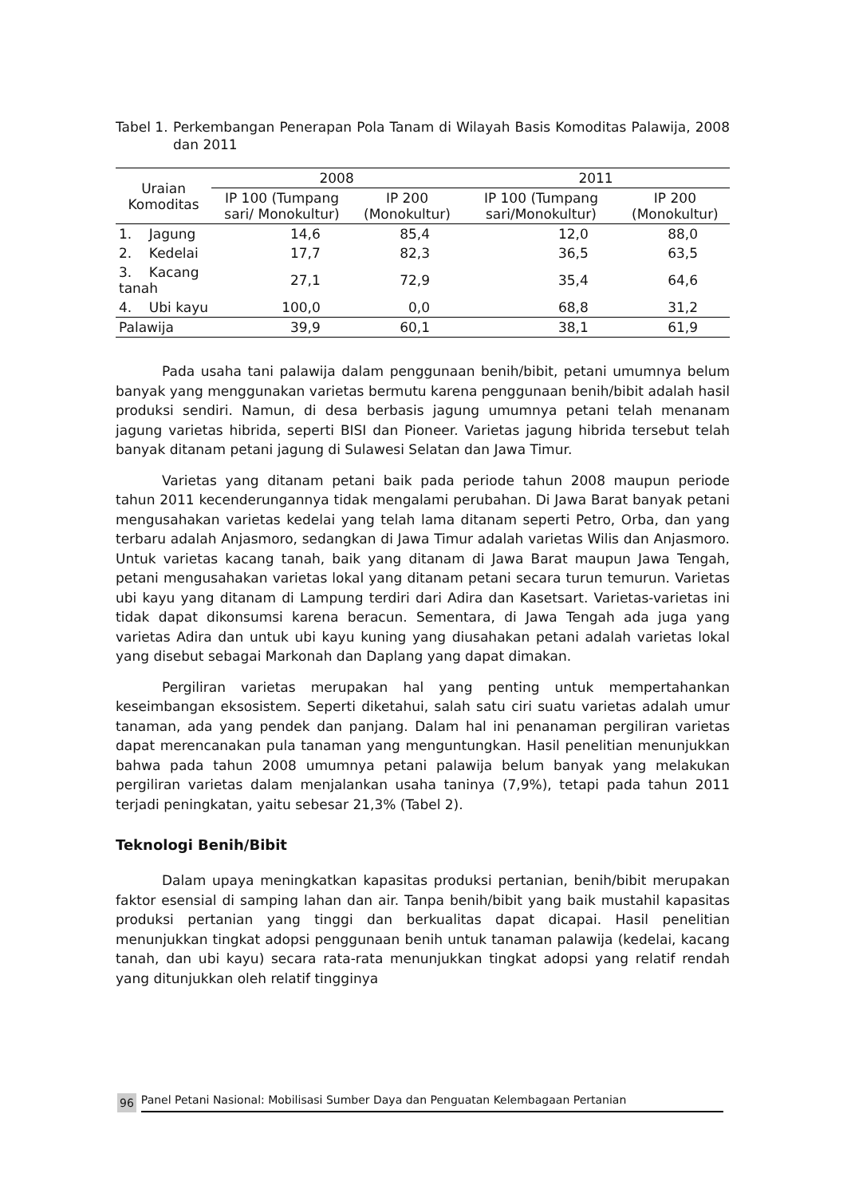Tabel 1. Perkembangan Penerapan Pola Tanam di Wilayah Basis Komoditas Palawija, 2008 dan 2011
| Uraian Komoditas | 2008 | | 2011 | |
| --- | --- | --- | --- | --- |
| | IP 100 (Tumpang sari/ Monokultur) | IP 200 (Monokultur) | IP 100 (Tumpang sari/Monokultur) | IP 200 (Monokultur) |
| 1. Jagung | 14,6 | 85,4 | 12,0 | 88,0 |
| 2. Kedelai | 17,7 | 82,3 | 36,5 | 63,5 |
| 3. Kacang tanah | 27,1 | 72,9 | 35,4 | 64,6 |
| 4. Ubi kayu | 100,0 | 0,0 | 68,8 | 31,2 |
| Palawija | 39,9 | 60,1 | 38,1 | 61,9 |
Pada usaha tani palawija dalam penggunaan benih/bibit, petani umumnya belum banyak yang menggunakan varietas bermutu karena penggunaan benih/bibit adalah hasil produksi sendiri. Namun, di desa berbasis jagung umumnya petani telah menanam jagung varietas hibrida, seperti BISI dan Pioneer. Varietas jagung hibrida tersebut telah banyak ditanam petani jagung di Sulawesi Selatan dan Jawa Timur.
Varietas yang ditanam petani baik pada periode tahun 2008 maupun periode tahun 2011 kecenderungannya tidak mengalami perubahan. Di Jawa Barat banyak petani mengusahakan varietas kedelai yang telah lama ditanam seperti Petro, Orba, dan yang terbaru adalah Anjasmoro, sedangkan di Jawa Timur adalah varietas Wilis dan Anjasmoro. Untuk varietas kacang tanah, baik yang ditanam di Jawa Barat maupun Jawa Tengah, petani mengusahakan varietas lokal yang ditanam petani secara turun temurun. Varietas ubi kayu yang ditanam di Lampung terdiri dari Adira dan Kasetsart. Varietas-varietas ini tidak dapat dikonsumsi karena beracun. Sementara, di Jawa Tengah ada juga yang varietas Adira dan untuk ubi kayu kuning yang diusahakan petani adalah varietas lokal yang disebut sebagai Markonah dan Daplang yang dapat dimakan.
Pergiliran varietas merupakan hal yang penting untuk mempertahankan keseimbangan eksosistem. Seperti diketahui, salah satu ciri suatu varietas adalah umur tanaman, ada yang pendek dan panjang. Dalam hal ini penanaman pergiliran varietas dapat merencanakan pula tanaman yang menguntungkan. Hasil penelitian menunjukkan bahwa pada tahun 2008 umumnya petani palawija belum banyak yang melakukan pergiliran varietas dalam menjalankan usaha taninya (7,9%), tetapi pada tahun 2011 terjadi peningkatan, yaitu sebesar 21,3% (Tabel 2).
Teknologi Benih/Bibit
Dalam upaya meningkatkan kapasitas produksi pertanian, benih/bibit merupakan faktor esensial di samping lahan dan air. Tanpa benih/bibit yang baik mustahil kapasitas produksi pertanian yang tinggi dan berkualitas dapat dicapai. Hasil penelitian menunjukkan tingkat adopsi penggunaan benih untuk tanaman palawija (kedelai, kacang tanah, dan ubi kayu) secara rata-rata menunjukkan tingkat adopsi yang relatif rendah yang ditunjukkan oleh relatif tingginya
96 Panel Petani Nasional: Mobilisasi Sumber Daya dan Penguatan Kelembagaan Pertanian